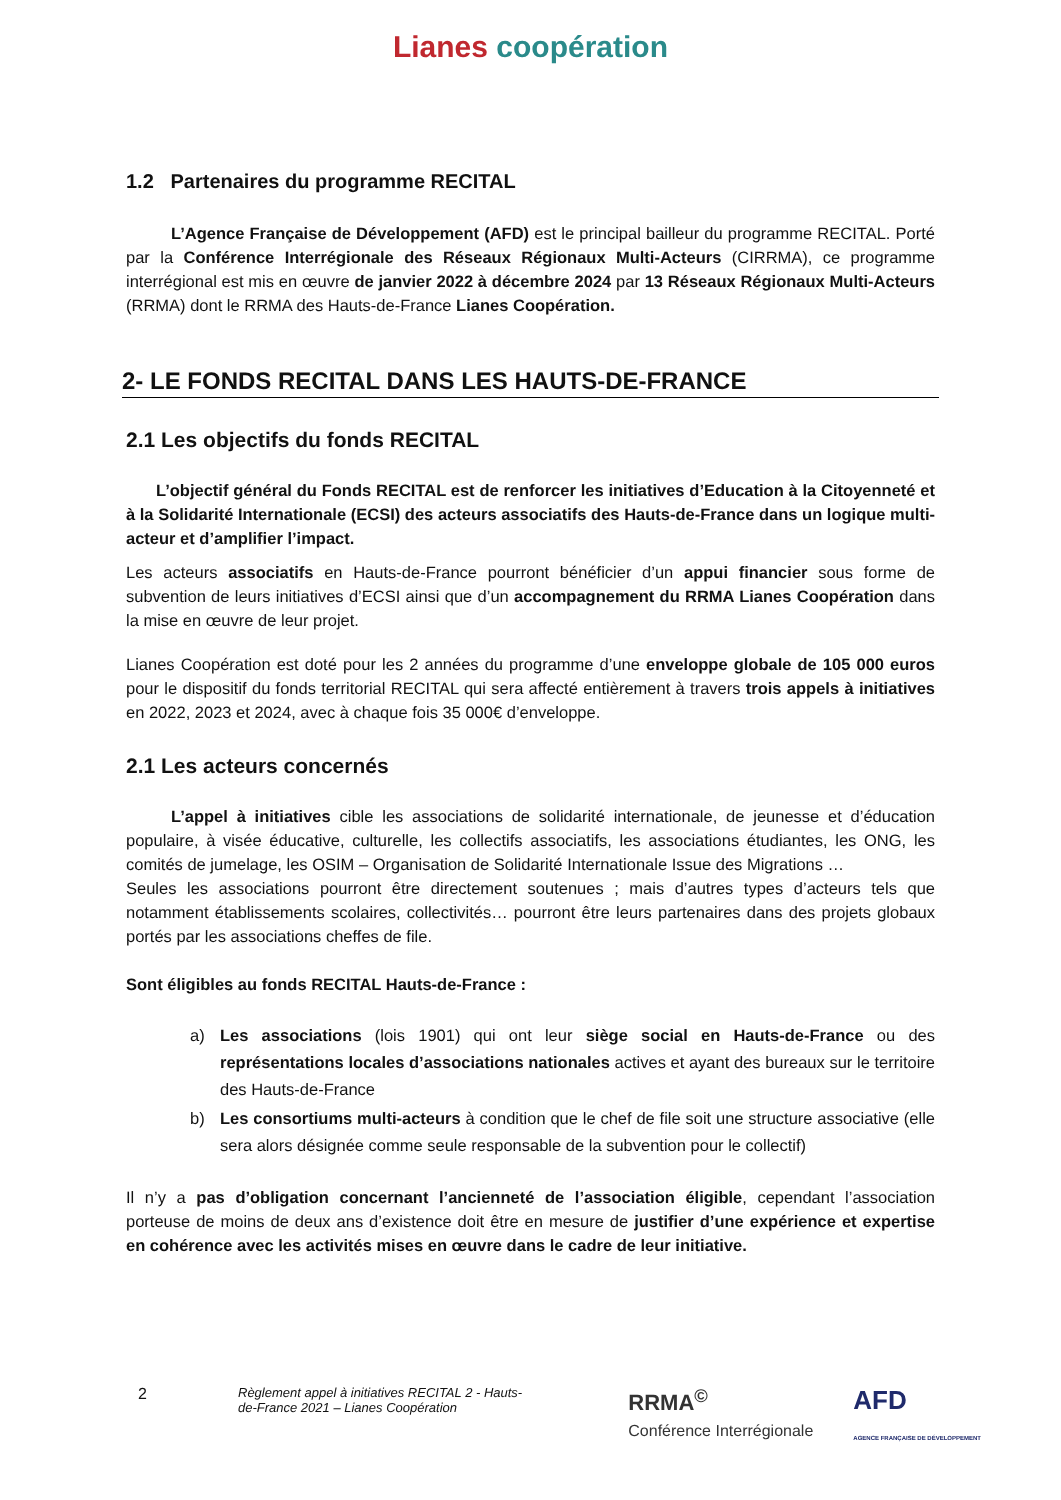Lianes coopération
1.2 Partenaires du programme RECITAL
L’Agence Française de Développement (AFD) est le principal bailleur du programme RECITAL. Porté par la Conférence Interrégionale des Réseaux Régionaux Multi-Acteurs (CIRRMA), ce programme interrégional est mis en œuvre de janvier 2022 à décembre 2024 par 13 Réseaux Régionaux Multi-Acteurs (RRMA) dont le RRMA des Hauts-de-France Lianes Coopération.
2- LE FONDS RECITAL DANS LES HAUTS-DE-FRANCE
2.1 Les objectifs du fonds RECITAL
L’objectif général du Fonds RECITAL est de renforcer les initiatives d’Education à la Citoyenneté et à la Solidarité Internationale (ECSI) des acteurs associatifs des Hauts-de-France dans un logique multi-acteur et d’amplifier l’impact.
Les acteurs associatifs en Hauts-de-France pourront bénéficier d’un appui financier sous forme de subvention de leurs initiatives d’ECSI ainsi que d’un accompagnement du RRMA Lianes Coopération dans la mise en œuvre de leur projet.
Lianes Coopération est doté pour les 2 années du programme d’une enveloppe globale de 105 000 euros pour le dispositif du fonds territorial RECITAL qui sera affecté entièrement à travers trois appels à initiatives en 2022, 2023 et 2024, avec à chaque fois 35 000€ d’enveloppe.
2.1 Les acteurs concernés
L’appel à initiatives cible les associations de solidarité internationale, de jeunesse et d’éducation populaire, à visée éducative, culturelle, les collectifs associatifs, les associations étudiantes, les ONG, les comités de jumelage, les OSIM – Organisation de Solidarité Internationale Issue des Migrations …
Seules les associations pourront être directement soutenues ; mais d’autres types d’acteurs tels que notamment établissements scolaires, collectivités… pourront être leurs partenaires dans des projets globaux portés par les associations cheffes de file.
Sont éligibles au fonds RECITAL Hauts-de-France :
a) Les associations (lois 1901) qui ont leur siège social en Hauts-de-France ou des représentations locales d’associations nationales actives et ayant des bureaux sur le territoire des Hauts-de-France
b) Les consortiums multi-acteurs à condition que le chef de file soit une structure associative (elle sera alors désignée comme seule responsable de la subvention pour le collectif)
Il n’y a pas d’obligation concernant l’ancienneté de l’association éligible, cependant l’association porteuse de moins de deux ans d’existence doit être en mesure de justifier d’une expérience et expertise en cohérence avec les activités mises en œuvre dans le cadre de leur initiative.
2
Règlement appel à initiatives RECITAL 2 - Hauts-de-France 2021 – Lianes Coopération
RRMA<sup>©</sup>
Conférence Interrégionale
AFD
AGENCE FRANÇAISE DE DÉVELOPPEMENT